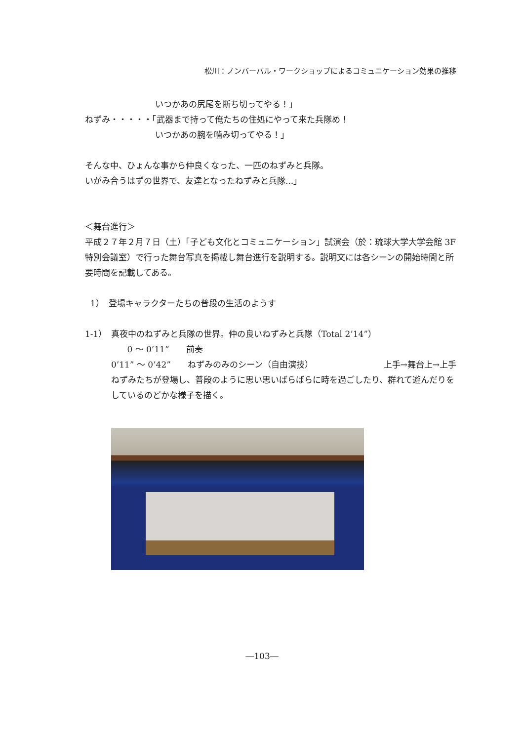松川：ノンバーバル・ワークショップによるコミュニケーション効果の推移
いつかあの尻尾を断ち切ってやる！」
ねずみ・・・・・「武器まで持って俺たちの住処にやって来た兵隊め！
いつかあの腕を噛み切ってやる！」
そんな中、ひょんな事から仲良くなった、一匹のねずみと兵隊。
いがみ合うはずの世界で、友達となったねずみと兵隊...」
＜舞台進行＞
平成２７年２月７日（土）「子ども文化とコミュニケーション」試演会（於：琉球大学大学会館 3F 特別会議室）で行った舞台写真を掲載し舞台進行を説明する。説明文には各シーンの開始時間と所要時間を記載してある。
1）　登場キャラクターたちの普段の生活のようす
1-1）　真夜中のねずみと兵隊の世界。仲の良いねずみと兵隊（Total 2’14”）
0 ～ 0’11”　　前奏
0’11” ～ 0’42”　　ねずみのみのシーン（自由演技） 上手→舞台上→上手
ねずみたちが登場し、普段のように思い思いばらばらに時を過ごしたり、群れて遊んだりをしているのどかな様子を描く。
―103―